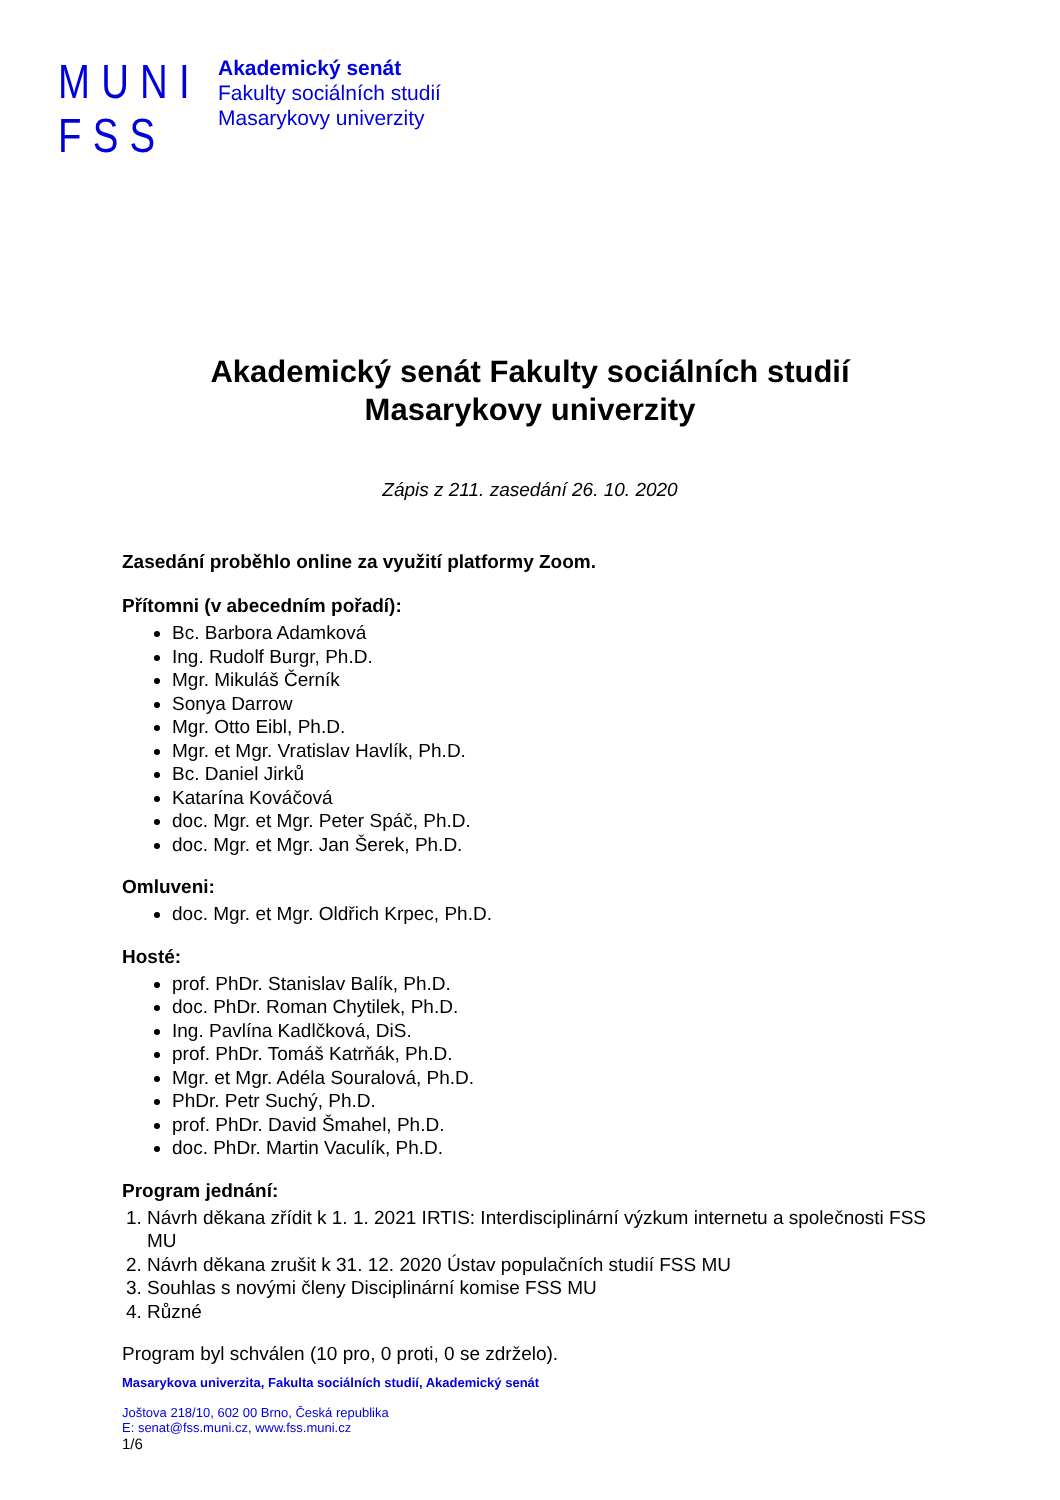MUNI
FSS
Akademický senát
Fakulty sociálních studií
Masarykovy univerzity
Akademický senát Fakulty sociálních studií
Masarykovy univerzity
Zápis z 211. zasedání 26. 10. 2020
Zasedání proběhlo online za využití platformy Zoom.
Přítomni (v abecedním pořadí):
Bc. Barbora Adamková
Ing. Rudolf Burgr, Ph.D.
Mgr. Mikuláš Černík
Sonya Darrow
Mgr. Otto Eibl, Ph.D.
Mgr. et Mgr. Vratislav Havlík, Ph.D.
Bc. Daniel Jirků
Katarína Kováčová
doc. Mgr. et Mgr. Peter Spáč, Ph.D.
doc. Mgr. et Mgr. Jan Šerek, Ph.D.
Omluveni:
doc. Mgr. et Mgr. Oldřich Krpec, Ph.D.
Hosté:
prof. PhDr. Stanislav Balík, Ph.D.
doc. PhDr. Roman Chytilek, Ph.D.
Ing. Pavlína Kadlčková, DiS.
prof. PhDr. Tomáš Katrňák, Ph.D.
Mgr. et Mgr. Adéla Souralová, Ph.D.
PhDr. Petr Suchý, Ph.D.
prof. PhDr. David Šmahel, Ph.D.
doc. PhDr. Martin Vaculík, Ph.D.
Program jednání:
1. Návrh děkana zřídit k 1. 1. 2021 IRTIS: Interdisciplinární výzkum internetu a společnosti FSS MU
2. Návrh děkana zrušit k 31. 12. 2020 Ústav populačních studií FSS MU
3. Souhlas s novými členy Disciplinární komise FSS MU
4. Různé
Program byl schválen (10 pro, 0 proti, 0 se zdrželo).
Masarykova univerzita, Fakulta sociálních studií, Akademický senát
Joštova 218/10, 602 00 Brno, Česká republika
E: senat@fss.muni.cz, www.fss.muni.cz
1/6